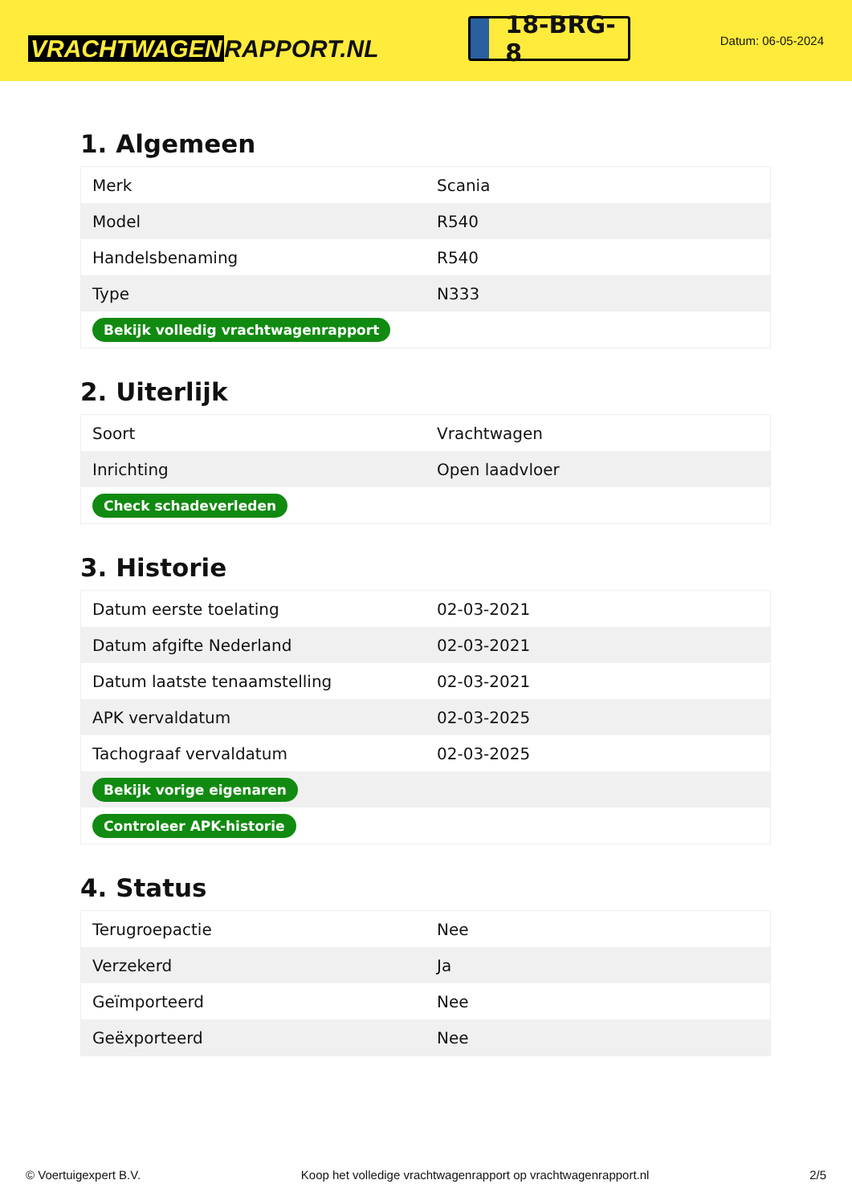VRACHTWAGEN RAPPORT.NL
18-BRG-8
Datum: 06-05-2024
1. Algemeen
| Merk | Scania |
| Model | R540 |
| Handelsbenaming | R540 |
| Type | N333 |
| Bekijk volledig vrachtwagenrapport | |
2. Uiterlijk
| Soort | Vrachtwagen |
| Inrichting | Open laadvloer |
| Check schadeverleden | |
3. Historie
| Datum eerste toelating | 02-03-2021 |
| Datum afgifte Nederland | 02-03-2021 |
| Datum laatste tenaamstelling | 02-03-2021 |
| APK vervaldatum | 02-03-2025 |
| Tachograaf vervaldatum | 02-03-2025 |
| Bekijk vorige eigenaren | |
| Controleer APK-historie | |
4. Status
| Terugroepactie | Nee |
| Verzekerd | Ja |
| Geïmporteerd | Nee |
| Geëxporteerd | Nee |
© Voertuigexpert B.V. Koop het volledige vrachtwagenrapport op vrachtwagenrapport.nl 2/5